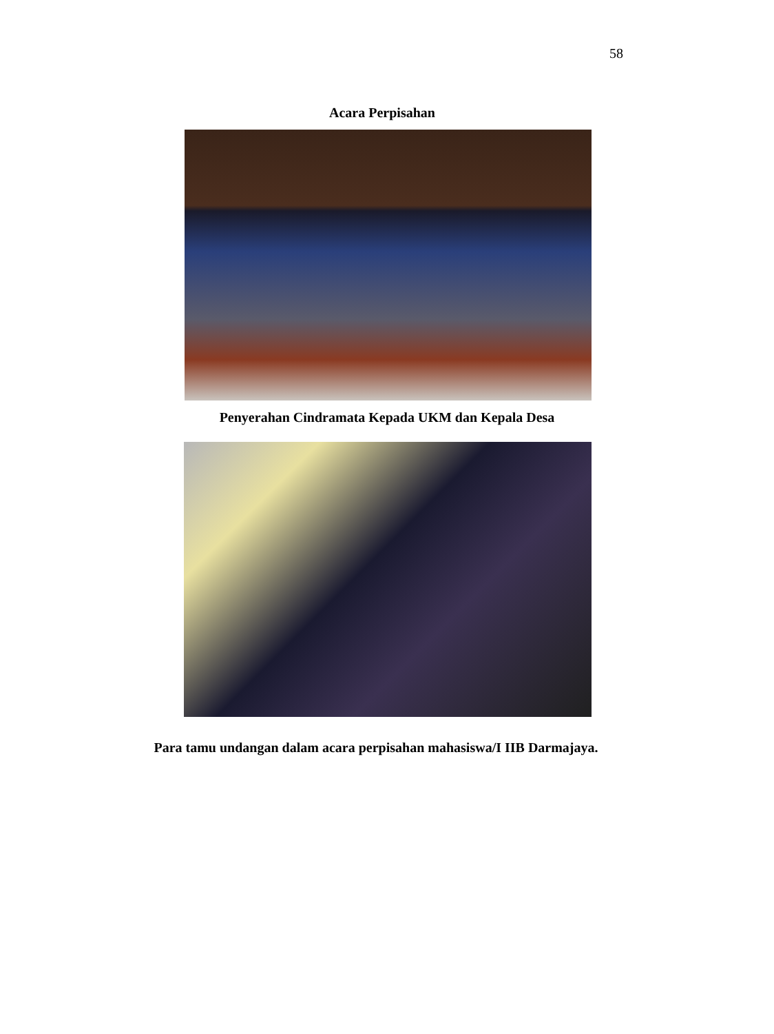58
Acara Perpisahan
Penyerahan Cindramata Kepada UKM dan Kepala Desa
Para tamu undangan dalam acara perpisahan mahasiswa/I IIB Darmajaya.